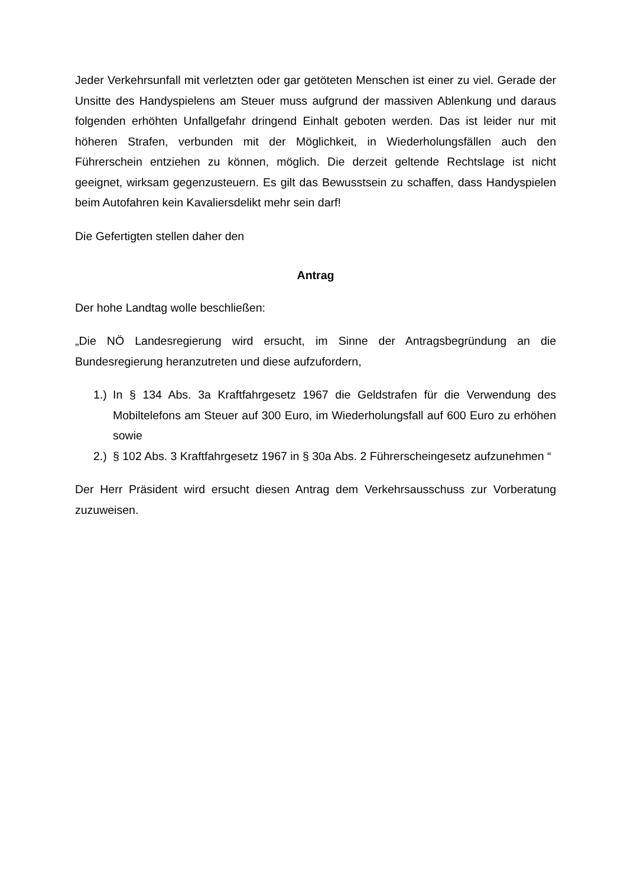Jeder Verkehrsunfall mit verletzten oder gar getöteten Menschen ist einer zu viel. Gerade der Unsitte des Handyspielens am Steuer muss aufgrund der massiven Ablenkung und daraus folgenden erhöhten Unfallgefahr dringend Einhalt geboten werden. Das ist leider nur mit höheren Strafen, verbunden mit der Möglichkeit, in Wiederholungsfällen auch den Führerschein entziehen zu können, möglich. Die derzeit geltende Rechtslage ist nicht geeignet, wirksam gegenzusteuern. Es gilt das Bewusstsein zu schaffen, dass Handyspielen beim Autofahren kein Kavaliersdelikt mehr sein darf!
Die Gefertigten stellen daher den
Antrag
Der hohe Landtag wolle beschließen:
„Die NÖ Landesregierung wird ersucht, im Sinne der Antragsbegründung an die Bundesregierung heranzutreten und diese aufzufordern,
1.)
In § 134 Abs. 3a Kraftfahrgesetz 1967 die Geldstrafen für die Verwendung des Mobiltelefons am Steuer auf 300 Euro, im Wiederholungsfall auf 600 Euro zu erhöhen sowie
2.)
§ 102 Abs. 3 Kraftfahrgesetz 1967 in § 30a Abs. 2 Führerscheingesetz aufzunehmen “
Der Herr Präsident wird ersucht diesen Antrag dem Verkehrsausschuss zur Vorberatung zuzuweisen.